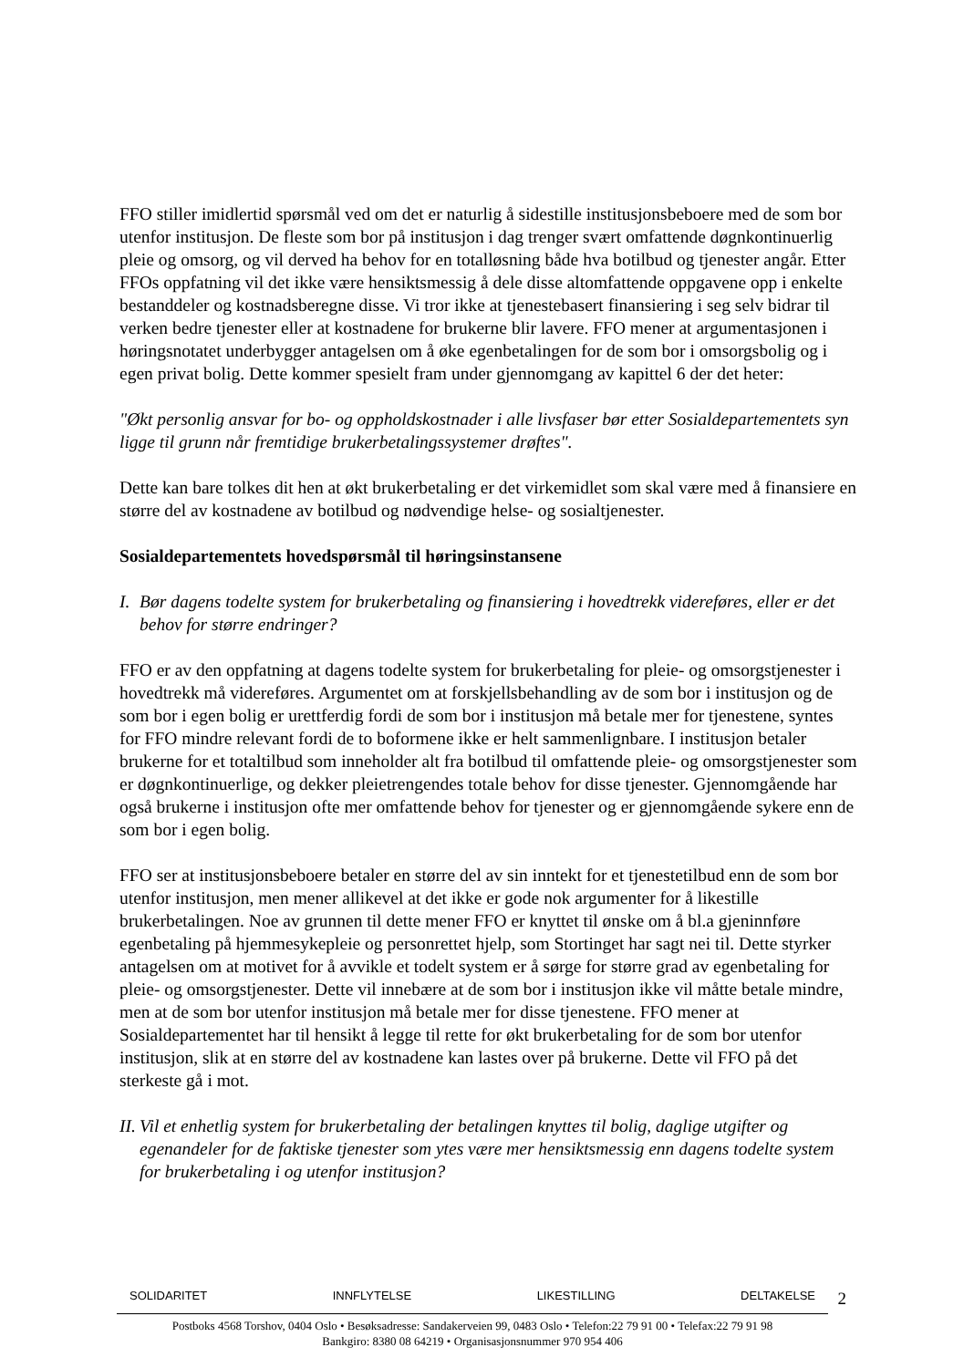FFO stiller imidlertid spørsmål ved om det er naturlig å sidestille institusjonsbeboere med de som bor utenfor institusjon. De fleste som bor på institusjon i dag trenger svært omfattende døgnkontinuerlig pleie og omsorg, og vil derved ha behov for en totalløsning både hva botilbud og tjenester angår. Etter FFOs oppfatning vil det ikke være hensiktsmessig å dele disse altomfattende oppgavene opp i enkelte bestanddeler og kostnadsberegne disse. Vi tror ikke at tjenestebasert finansiering i seg selv bidrar til verken bedre tjenester eller at kostnadene for brukerne blir lavere. FFO mener at argumentasjonen i høringsnotatet underbygger antagelsen om å øke egenbetalingen for de som bor i omsorgsbolig og i egen privat bolig. Dette kommer spesielt fram under gjennomgang av kapittel 6 der det heter:
"Økt personlig ansvar for bo- og oppholdskostnader i alle livsfaser bør etter Sosialdepartementets syn ligge til grunn når fremtidige brukerbetalingssystemer drøftes".
Dette kan bare tolkes dit hen at økt brukerbetaling er det virkemidlet som skal være med å finansiere en større del av kostnadene av botilbud og nødvendige helse- og sosialtjenester.
Sosialdepartementets hovedspørsmål til høringsinstansene
I. Bør dagens todelte system for brukerbetaling og finansiering i hovedtrekk videreføres, eller er det behov for større endringer?
FFO er av den oppfatning at dagens todelte system for brukerbetaling for pleie- og omsorgstjenester i hovedtrekk må videreføres. Argumentet om at forskjellsbehandling av de som bor i institusjon og de som bor i egen bolig er urettferdig fordi de som bor i institusjon må betale mer for tjenestene, syntes for FFO mindre relevant fordi de to boformene ikke er helt sammenlignbare. I institusjon betaler brukerne for et totaltilbud som inneholder alt fra botilbud til omfattende pleie- og omsorgstjenester som er døgnkontinuerlige, og dekker pleietrengendes totale behov for disse tjenester. Gjennomgående har også brukerne i institusjon ofte mer omfattende behov for tjenester og er gjennomgående sykere enn de som bor i egen bolig.
FFO ser at institusjonsbeboere betaler en større del av sin inntekt for et tjenestetilbud enn de som bor utenfor institusjon, men mener allikevel at det ikke er gode nok argumenter for å likestille brukerbetalingen. Noe av grunnen til dette mener FFO er knyttet til ønske om å bl.a gjeninnføre egenbetaling på hjemmesykepleie og personrettet hjelp, som Stortinget har sagt nei til. Dette styrker antagelsen om at motivet for å avvikle et todelt system er å sørge for større grad av egenbetaling for pleie- og omsorgstjenester. Dette vil innebære at de som bor i institusjon ikke vil måtte betale mindre, men at de som bor utenfor institusjon må betale mer for disse tjenestene. FFO mener at Sosialdepartementet har til hensikt å legge til rette for økt brukerbetaling for de som bor utenfor institusjon, slik at en større del av kostnadene kan lastes over på brukerne. Dette vil FFO på det sterkeste gå i mot.
II. Vil et enhetlig system for brukerbetaling der betalingen knyttes til bolig, daglige utgifter og egenandeler for de faktiske tjenester som ytes være mer hensiktsmessig enn dagens todelte system for brukerbetaling i og utenfor institusjon?
SOLIDARITET INNFLYTELSE LIKESTILLING DELTAKELSE
2
Postboks 4568 Torshov, 0404 Oslo • Besøksadresse: Sandakerveien 99, 0483 Oslo • Telefon:22 79 91 00 • Telefax:22 79 91 98
Bankgiro: 8380 08 64219 • Organisasjonsnummer 970 954 406